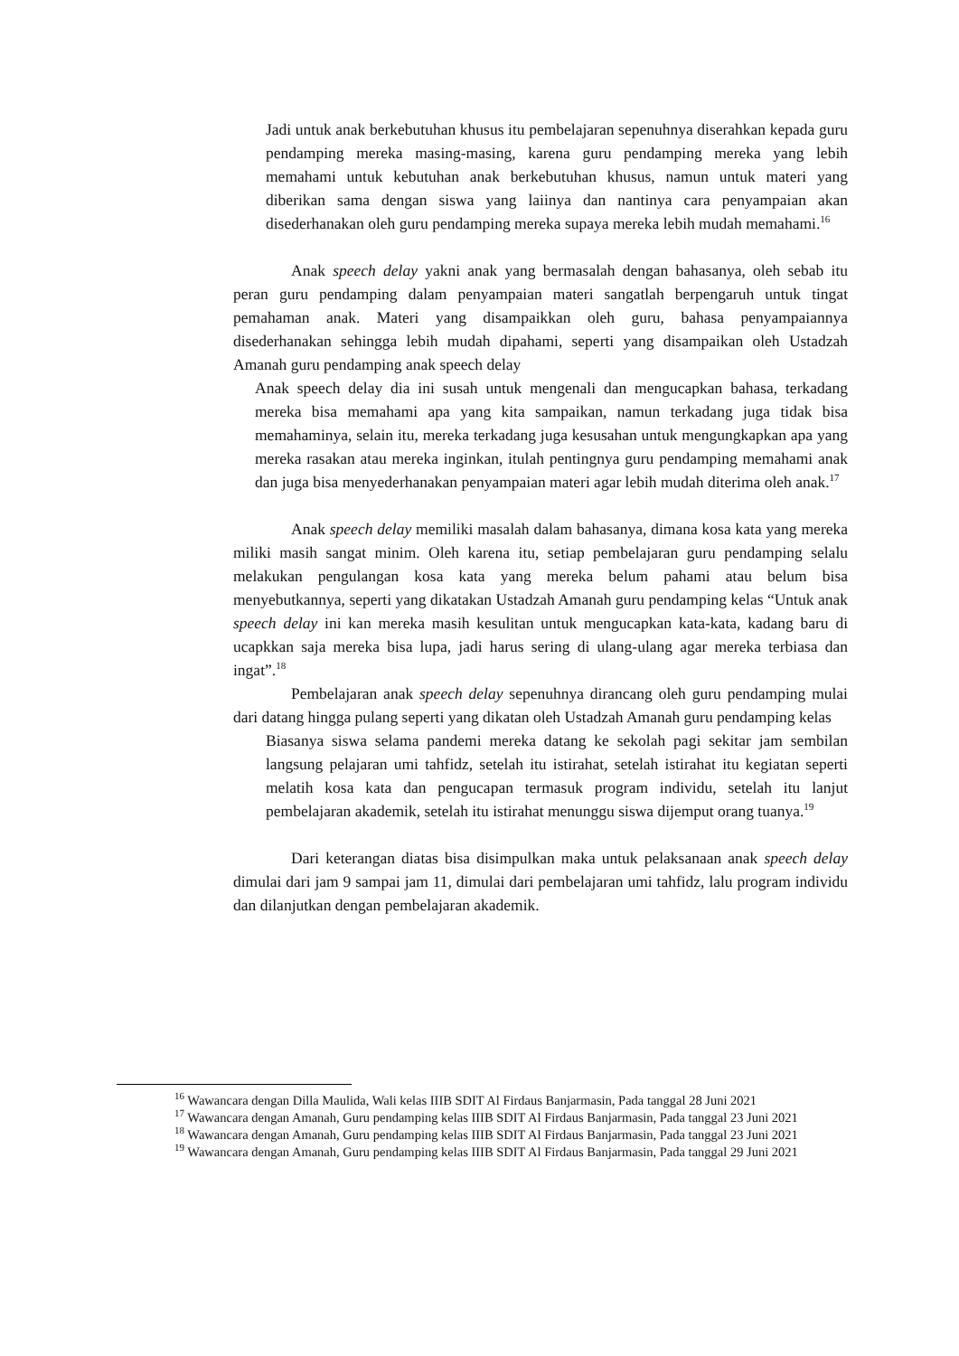Jadi untuk anak berkebutuhan khusus itu pembelajaran sepenuhnya diserahkan kepada guru pendamping mereka masing-masing, karena guru pendamping mereka yang lebih memahami untuk kebutuhan anak berkebutuhan khusus, namun untuk materi yang diberikan sama dengan siswa yang laiinya dan nantinya cara penyampaian akan disederhanakan oleh guru pendamping mereka supaya mereka lebih mudah memahami.<sup>16</sup>
Anak speech delay yakni anak yang bermasalah dengan bahasanya, oleh sebab itu peran guru pendamping dalam penyampaian materi sangatlah berpengaruh untuk tingat pemahaman anak. Materi yang disampaikkan oleh guru, bahasa penyampaiannya disederhanakan sehingga lebih mudah dipahami, seperti yang disampaikan oleh Ustadzah Amanah guru pendamping anak speech delay
Anak speech delay dia ini susah untuk mengenali dan mengucapkan bahasa, terkadang mereka bisa memahami apa yang kita sampaikan, namun terkadang juga tidak bisa memahaminya, selain itu, mereka terkadang juga kesusahan untuk mengungkapkan apa yang mereka rasakan atau mereka inginkan, itulah pentingnya guru pendamping memahami anak dan juga bisa menyederhanakan penyampaian materi agar lebih mudah diterima oleh anak.<sup>17</sup>
Anak speech delay memiliki masalah dalam bahasanya, dimana kosa kata yang mereka miliki masih sangat minim. Oleh karena itu, setiap pembelajaran guru pendamping selalu melakukan pengulangan kosa kata yang mereka belum pahami atau belum bisa menyebutkannya, seperti yang dikatakan Ustadzah Amanah guru pendamping kelas “Untuk anak speech delay ini kan mereka masih kesulitan untuk mengucapkan kata-kata, kadang baru di ucapkkan saja mereka bisa lupa, jadi harus sering di ulang-ulang agar mereka terbiasa dan ingat”.<sup>18</sup>
Pembelajaran anak speech delay sepenuhnya dirancang oleh guru pendamping mulai dari datang hingga pulang seperti yang dikatan oleh Ustadzah Amanah guru pendamping kelas
Biasanya siswa selama pandemi mereka datang ke sekolah pagi sekitar jam sembilan langsung pelajaran umi tahfidz, setelah itu istirahat, setelah istirahat itu kegiatan seperti melatih kosa kata dan pengucapan termasuk program individu, setelah itu lanjut pembelajaran akademik, setelah itu istirahat menunggu siswa dijemput orang tuanya.<sup>19</sup>
Dari keterangan diatas bisa disimpulkan maka untuk pelaksanaan anak speech delay dimulai dari jam 9 sampai jam 11, dimulai dari pembelajaran umi tahfidz, lalu program individu dan dilanjutkan dengan pembelajaran akademik.
<sup>16</sup> Wawancara dengan Dilla Maulida, Wali kelas IIIB SDIT Al Firdaus Banjarmasin, Pada tanggal 28 Juni 2021
<sup>17</sup> Wawancara dengan Amanah, Guru pendamping kelas IIIB SDIT Al Firdaus Banjarmasin, Pada tanggal 23 Juni 2021
<sup>18</sup> Wawancara dengan Amanah, Guru pendamping kelas IIIB SDIT Al Firdaus Banjarmasin, Pada tanggal 23 Juni 2021
<sup>19</sup> Wawancara dengan Amanah, Guru pendamping kelas IIIB SDIT Al Firdaus Banjarmasin, Pada tanggal 29 Juni 2021